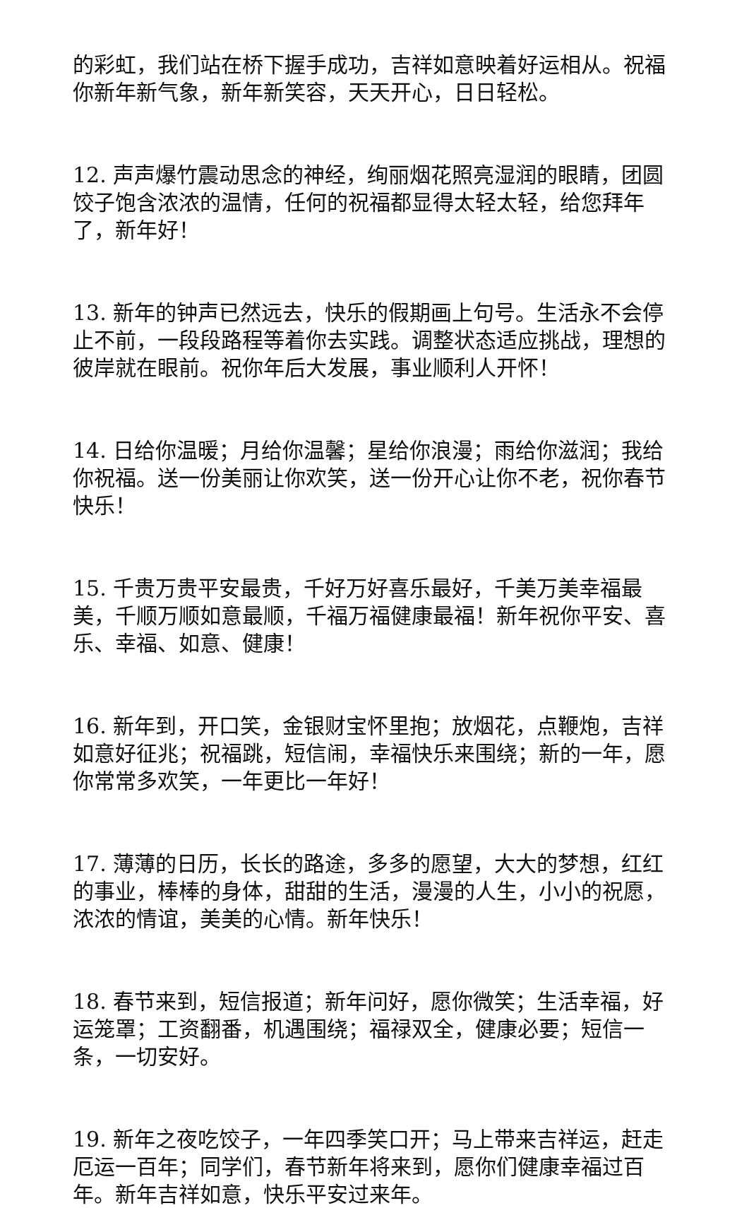的彩虹，我们站在桥下握手成功，吉祥如意映着好运相从。祝福你新年新气象，新年新笑容，天天开心，日日轻松。
12. 声声爆竹震动思念的神经，绚丽烟花照亮湿润的眼睛，团圆饺子饱含浓浓的温情，任何的祝福都显得太轻太轻，给您拜年了，新年好！
13. 新年的钟声已然远去，快乐的假期画上句号。生活永不会停止不前，一段段路程等着你去实践。调整状态适应挑战，理想的彼岸就在眼前。祝你年后大发展，事业顺利人开怀！
14. 日给你温暖；月给你温馨；星给你浪漫；雨给你滋润；我给你祝福。送一份美丽让你欢笑，送一份开心让你不老，祝你春节快乐！
15. 千贵万贵平安最贵，千好万好喜乐最好，千美万美幸福最美，千顺万顺如意最顺，千福万福健康最福！新年祝你平安、喜乐、幸福、如意、健康！
16. 新年到，开口笑，金银财宝怀里抱；放烟花，点鞭炮，吉祥如意好征兆；祝福跳，短信闹，幸福快乐来围绕；新的一年，愿你常常多欢笑，一年更比一年好！
17. 薄薄的日历，长长的路途，多多的愿望，大大的梦想，红红的事业，棒棒的身体，甜甜的生活，漫漫的人生，小小的祝愿，浓浓的情谊，美美的心情。新年快乐！
18. 春节来到，短信报道；新年问好，愿你微笑；生活幸福，好运笼罩；工资翻番，机遇围绕；福禄双全，健康必要；短信一条，一切安好。
19. 新年之夜吃饺子，一年四季笑口开；马上带来吉祥运，赶走厄运一百年；同学们，春节新年将来到，愿你们健康幸福过百年。新年吉祥如意，快乐平安过来年。